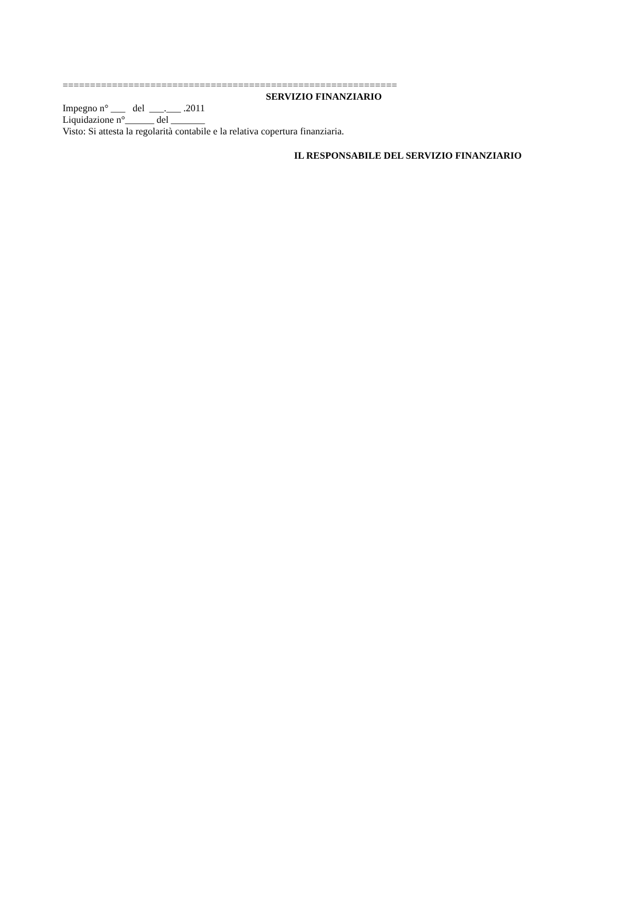=============================================================
SERVIZIO FINANZIARIO
Impegno n° ___ del ___.___ .2011
Liquidazione n°______ del _______
Visto: Si attesta la regolarità contabile e la relativa copertura finanziaria.
IL RESPONSABILE DEL SERVIZIO FINANZIARIO